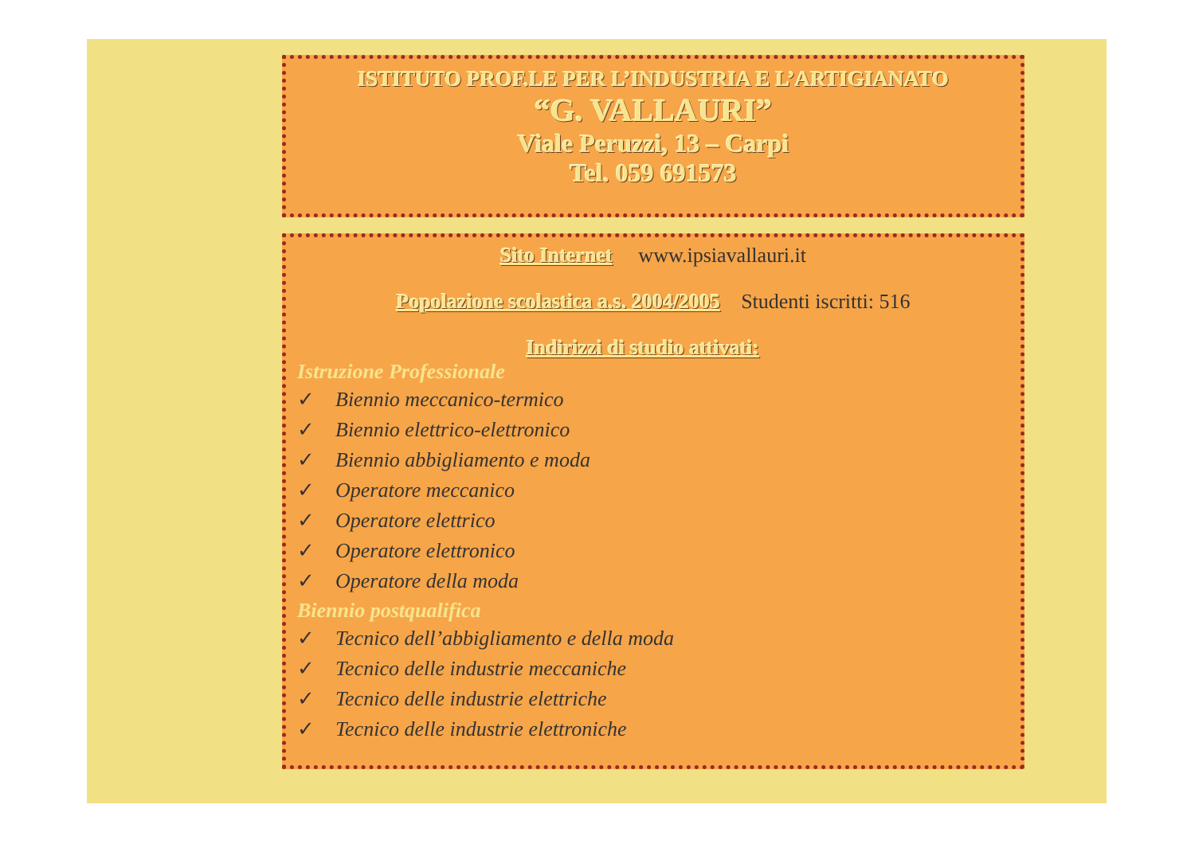ISTITUTO PROF.LE PER L’INDUSTRIA E L’ARTIGIANATO
“G. VALLAURI”
Viale Peruzzi, 13 – Carpi
Tel. 059 691573
Sito Internet www.ipsiavallauri.it
Popolazione scolastica a.s. 2004/2005 Studenti iscritti: 516
Indirizzi di studio attivati:
Istruzione Professionale
✓ Biennio meccanico-termico
✓ Biennio elettrico-elettronico
✓ Biennio abbigliamento e moda
✓ Operatore meccanico
✓ Operatore elettrico
✓ Operatore elettronico
✓ Operatore della moda
Biennio postqualifica
✓ Tecnico dell’abbigliamento e della moda
✓ Tecnico delle industrie meccaniche
✓ Tecnico delle industrie elettriche
✓ Tecnico delle industrie elettroniche